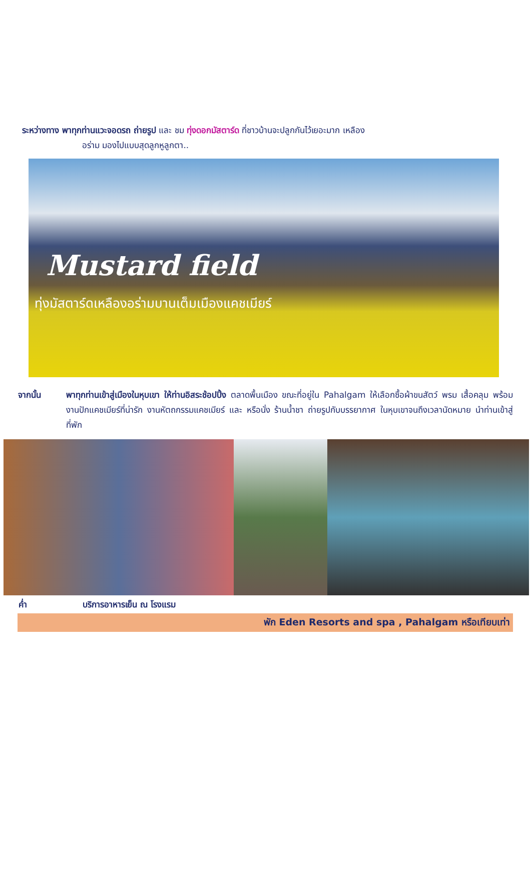ระหว่างทาง พาทุกท่านแวะจอดรถ ถ่ายรูป และ ชม ทุ่งดอกมัสตาร์ด ที่ชาวบ้านจะปลูกกันไว้เยอะมาก เหลือง
อร่าม มองไปแบบสุดลูกหูลูกตา..
Mustard field
ทุ่งมัสตาร์ดเหลืองอร่ามบานเต็มเมืองแคชเมียร์
จากนั้น พาทุกท่านเข้าสู่เมืองในหุบเขา ให้ท่านอิสระช้อปปิ้ง ตลาดพื้นเมือง ขณะที่อยู่ใน Pahalgam ให้เลือกซื้อผ้าขนสัตว์ พรม เสื้อคลุม พร้อมงานปักแคชเมียร์ที่น่ารัก งานหัตถกรรมแคชเมียร์ และ หรือนั่ง ร้านน้ำชา ถ่ายรูปกับบรรยากาศ ในหุบเขาจนถึงเวลานัดหมาย นำท่านเข้าสู่ที่พัก
ค่ำ บริการอาหารเย็น ณ โรงแรม
พัก Eden Resorts and spa , Pahalgam หรือเทียบเท่า